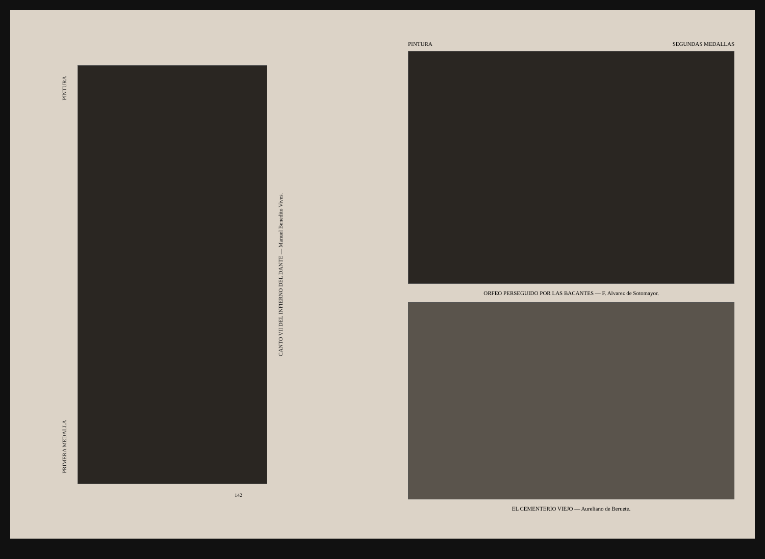PINTURA
PRIMERA MEDALLA
CANTO VII DEL INFIERNO DEL DANTE — Manuel Benedito Vives.
142
PINTURA SEGUNDAS MEDALLAS
ORFEO PERSEGUIDO POR LAS BACANTES — F. Alvarez de Sotomayor.
EL CEMENTERIO VIEJO — Aureliano de Beruete.